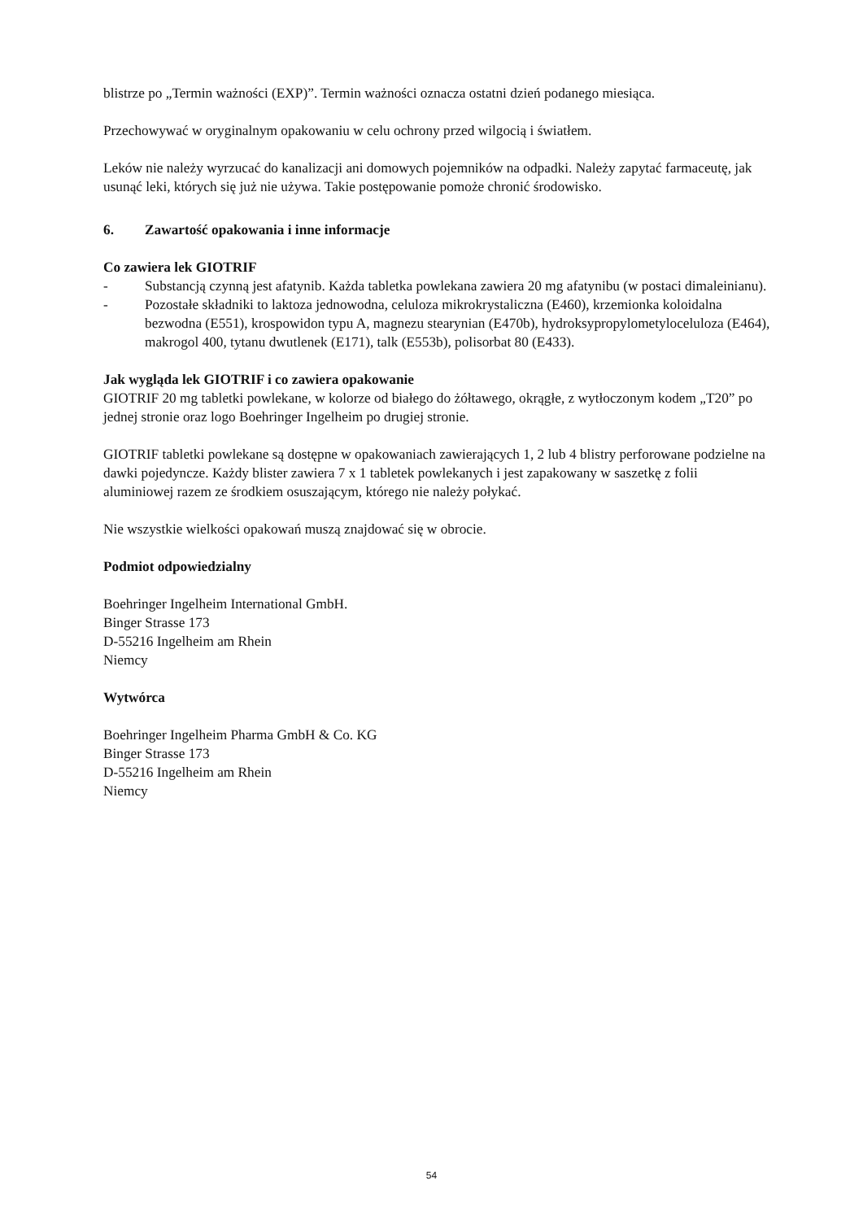blistrze po „Termin ważności (EXP)”. Termin ważności oznacza ostatni dzień podanego miesiąca.
Przechowywać w oryginalnym opakowaniu w celu ochrony przed wilgocią i światłem.
Leków nie należy wyrzucać do kanalizacji ani domowych pojemników na odpadki. Należy zapytać farmaceutę, jak usunąć leki, których się już nie używa. Takie postępowanie pomoże chronić środowisko.
6. Zawartość opakowania i inne informacje
Co zawiera lek GIOTRIF
- Substancją czynną jest afatynib. Każda tabletka powlekana zawiera 20 mg afatynibu (w postaci dimaleinianu).
- Pozostałe składniki to laktoza jednowodna, celuloza mikrokrystaliczna (E460), krzemionka koloidalna bezwodna (E551), krospowidon typu A, magnezu stearynian (E470b), hydroksypropylometyloceluloza (E464), makrogol 400, tytanu dwutlenek (E171), talk (E553b), polisorbat 80 (E433).
Jak wygląda lek GIOTRIF i co zawiera opakowanie
GIOTRIF 20 mg tabletki powlekane, w kolorze od białego do żółtawego, okrągłe, z wytłoczonym kodem „T20” po jednej stronie oraz logo Boehringer Ingelheim po drugiej stronie.
GIOTRIF tabletki powlekane są dostępne w opakowaniach zawierających 1, 2 lub 4 blistry perforowane podzielne na dawki pojedyncze. Każdy blister zawiera 7 x 1 tabletek powlekanych i jest zapakowany w saszetkę z folii aluminiowej razem ze środkiem osuszającym, którego nie należy połykać.
Nie wszystkie wielkości opakowań muszą znajdować się w obrocie.
Podmiot odpowiedzialny
Boehringer Ingelheim International GmbH.
Binger Strasse 173
D-55216 Ingelheim am Rhein
Niemcy
Wytwórca
Boehringer Ingelheim Pharma GmbH & Co. KG
Binger Strasse 173
D-55216 Ingelheim am Rhein
Niemcy
54